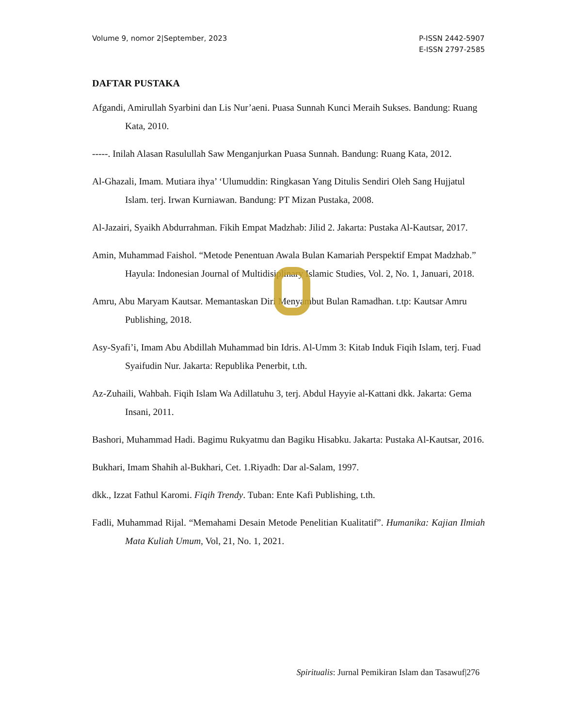Volume 9, nomor 2|September, 2023
P-ISSN 2442-5907
E-ISSN 2797-2585
DAFTAR PUSTAKA
Afgandi, Amirullah Syarbini dan Lis Nur’aeni. Puasa Sunnah Kunci Meraih Sukses. Bandung: Ruang Kata, 2010.
-----. Inilah Alasan Rasulullah Saw Menganjurkan Puasa Sunnah. Bandung: Ruang Kata, 2012.
Al-Ghazali, Imam. Mutiara ihya’ ‘Ulumuddin: Ringkasan Yang Ditulis Sendiri Oleh Sang Hujjatul Islam. terj. Irwan Kurniawan. Bandung: PT Mizan Pustaka, 2008.
Al-Jazairi, Syaikh Abdurrahman. Fikih Empat Madzhab: Jilid 2. Jakarta: Pustaka Al-Kautsar, 2017.
Amin, Muhammad Faishol. “Metode Penentuan Awala Bulan Kamariah Perspektif Empat Madzhab.” Hayula: Indonesian Journal of Multidisiplinary Islamic Studies, Vol. 2, No. 1, Januari, 2018.
Amru, Abu Maryam Kautsar. Memantaskan Diri Menyambut Bulan Ramadhan. t.tp: Kautsar Amru Publishing, 2018.
Asy-Syafi’i, Imam Abu Abdillah Muhammad bin Idris. Al-Umm 3: Kitab Induk Fiqih Islam, terj. Fuad Syaifudin Nur. Jakarta: Republika Penerbit, t.th.
Az-Zuhaili, Wahbah. Fiqih Islam Wa Adillatuhu 3, terj. Abdul Hayyie al-Kattani dkk. Jakarta: Gema Insani, 2011.
Bashori, Muhammad Hadi. Bagimu Rukyatmu dan Bagiku Hisabku. Jakarta: Pustaka Al-Kautsar, 2016.
Bukhari, Imam Shahih al-Bukhari, Cet. 1.Riyadh: Dar al-Salam, 1997.
dkk., Izzat Fathul Karomi. Fiqih Trendy. Tuban: Ente Kafi Publishing, t.th.
Fadli, Muhammad Rijal. “Memahami Desain Metode Penelitian Kualitatif”. Humanika: Kajian Ilmiah Mata Kuliah Umum, Vol, 21, No. 1, 2021.
Spiritualis: Jurnal Pemikiran Islam dan Tasawuf|276